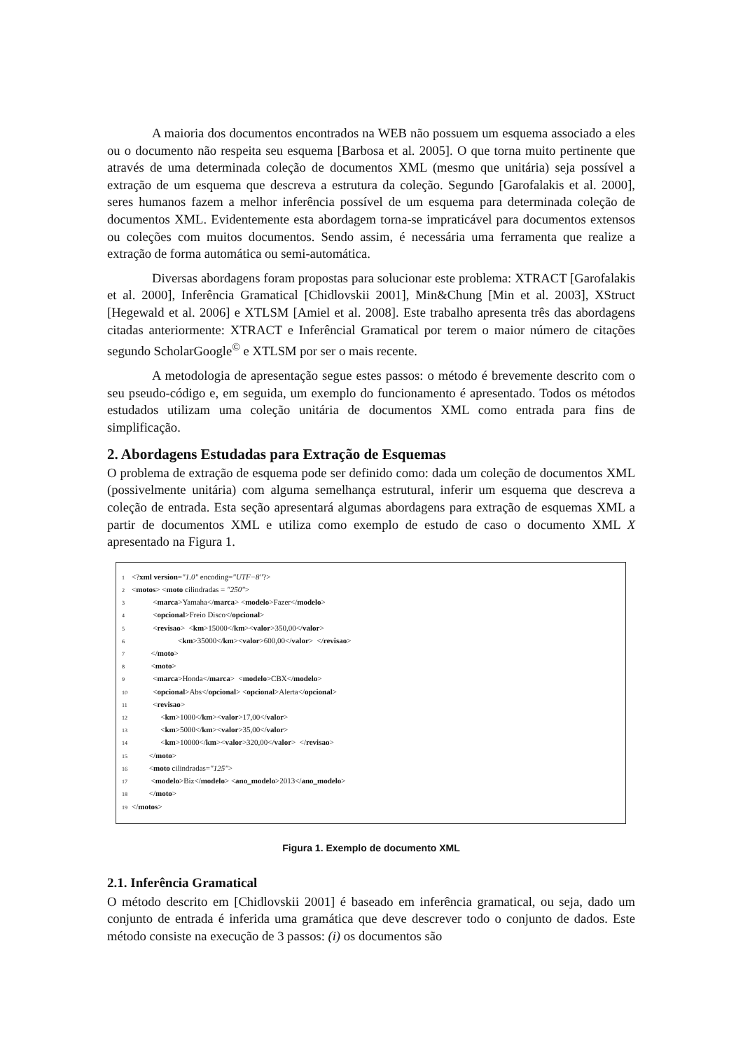A maioria dos documentos encontrados na WEB não possuem um esquema associado a eles ou o documento não respeita seu esquema [Barbosa et al. 2005]. O que torna muito pertinente que através de uma determinada coleção de documentos XML (mesmo que unitária) seja possível a extração de um esquema que descreva a estrutura da coleção. Segundo [Garofalakis et al. 2000], seres humanos fazem a melhor inferência possível de um esquema para determinada coleção de documentos XML. Evidentemente esta abordagem torna-se impraticável para documentos extensos ou coleções com muitos documentos. Sendo assim, é necessária uma ferramenta que realize a extração de forma automática ou semi-automática.
Diversas abordagens foram propostas para solucionar este problema: XTRACT [Garofalakis et al. 2000], Inferência Gramatical [Chidlovskii 2001], Min&Chung [Min et al. 2003], XStruct [Hegewald et al. 2006] e XTLSM [Amiel et al. 2008]. Este trabalho apresenta três das abordagens citadas anteriormente: XTRACT e Inferêncial Gramatical por terem o maior número de citações segundo ScholarGoogle<sup>©</sup> e XTLSM por ser o mais recente.
A metodologia de apresentação segue estes passos: o método é brevemente descrito com o seu pseudo-código e, em seguida, um exemplo do funcionamento é apresentado. Todos os métodos estudados utilizam uma coleção unitária de documentos XML como entrada para fins de simplificação.
2. Abordagens Estudadas para Extração de Esquemas
O problema de extração de esquema pode ser definido como: dada um coleção de documentos XML (possivelmente unitária) com alguma semelhança estrutural, inferir um esquema que descreva a coleção de entrada. Esta seção apresentará algumas abordagens para extração de esquemas XML a partir de documentos XML e utiliza como exemplo de estudo de caso o documento XML X apresentado na Figura 1.
1 <?xml version="1.0" encoding="UTF−8"?> 2 <motos> <moto cilindradas = "250"> 3 <marca>Yamaha</marca> <modelo>Fazer</modelo> 4 <opcional>Freio Disco</opcional> 5 <revisao> <km>15000</km><valor>350,00</valor> 6 <km>35000</km><valor>600,00</valor> </revisao> 7 </moto> 8 <moto> 9 <marca>Honda</marca> <modelo>CBX</modelo> 10 <opcional>Abs</opcional> <opcional>Alerta</opcional> 11 <revisao> 12 <km>1000</km><valor>17,00</valor> 13 <km>5000</km><valor>35,00</valor> 14 <km>10000</km><valor>320,00</valor> </revisao> 15 </moto> 16 <moto cilindradas="125"> 17 <modelo>Biz</modelo> <ano_modelo>2013</ano_modelo> 18 </moto> 19 </motos>
Figura 1. Exemplo de documento XML
2.1. Inferência Gramatical
O método descrito em [Chidlovskii 2001] é baseado em inferência gramatical, ou seja, dado um conjunto de entrada é inferida uma gramática que deve descrever todo o conjunto de dados. Este método consiste na execução de 3 passos: (i) os documentos são